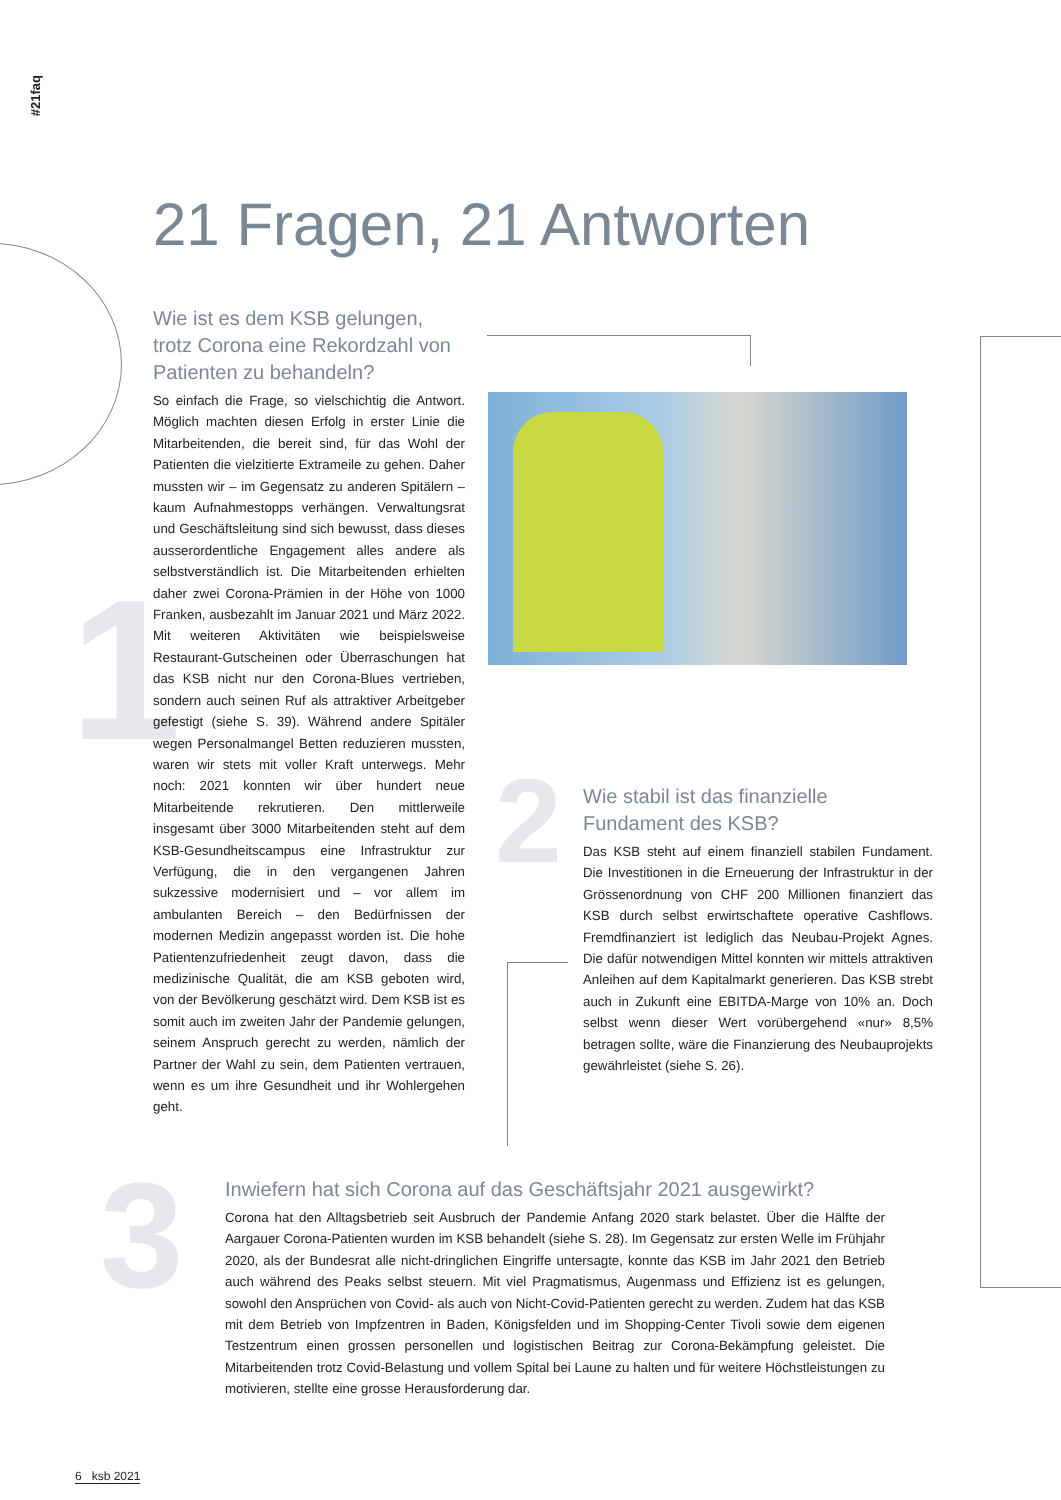#21faq
21 Fragen, 21 Antworten
1
2
3
Wie ist es dem KSB gelungen, trotz Corona eine Rekordzahl von Patienten zu behandeln?
So einfach die Frage, so vielschichtig die Antwort. Möglich machten diesen Erfolg in erster Linie die Mitarbeitenden, die bereit sind, für das Wohl der Patienten die vielzitierte Extrameile zu gehen. Daher mussten wir – im Gegensatz zu anderen Spitälern – kaum Aufnahmestopps verhängen. Verwaltungsrat und Geschäftsleitung sind sich bewusst, dass dieses ausserordentliche Engagement alles andere als selbstverständlich ist. Die Mitarbeitenden erhielten daher zwei Corona-Prämien in der Höhe von 1000 Franken, ausbezahlt im Januar 2021 und März 2022. Mit weiteren Aktivitäten wie beispielsweise Restaurant-Gutscheinen oder Überraschungen hat das KSB nicht nur den Corona-Blues vertrieben, sondern auch seinen Ruf als attraktiver Arbeitgeber gefestigt (siehe S. 39). Während andere Spitäler wegen Personalmangel Betten reduzieren mussten, waren wir stets mit voller Kraft unterwegs. Mehr noch: 2021 konnten wir über hundert neue Mitarbeitende rekrutieren. Den mittlerweile insgesamt über 3000 Mitarbeitenden steht auf dem KSB-Gesundheitscampus eine Infrastruktur zur Verfügung, die in den vergangenen Jahren sukzessive modernisiert und – vor allem im ambulanten Bereich – den Bedürfnissen der modernen Medizin angepasst worden ist. Die hohe Patientenzufriedenheit zeugt davon, dass die medizinische Qualität, die am KSB geboten wird, von der Bevölkerung geschätzt wird. Dem KSB ist es somit auch im zweiten Jahr der Pandemie gelungen, seinem Anspruch gerecht zu werden, nämlich der Partner der Wahl zu sein, dem Patienten vertrauen, wenn es um ihre Gesundheit und ihr Wohlergehen geht.
Wie stabil ist das finanzielle Fundament des KSB?
Das KSB steht auf einem finanziell stabilen Fundament. Die Investitionen in die Erneuerung der Infrastruktur in der Grössenordnung von CHF 200 Millionen finanziert das KSB durch selbst erwirtschaftete operative Cashflows. Fremdfinanziert ist lediglich das Neubau-Projekt Agnes. Die dafür notwendigen Mittel konnten wir mittels attraktiven Anleihen auf dem Kapitalmarkt generieren. Das KSB strebt auch in Zukunft eine EBITDA-Marge von 10% an. Doch selbst wenn dieser Wert vorübergehend «nur» 8,5% betragen sollte, wäre die Finanzierung des Neubauprojekts gewährleistet (siehe S. 26).
Inwiefern hat sich Corona auf das Geschäftsjahr 2021 ausgewirkt?
Corona hat den Alltagsbetrieb seit Ausbruch der Pandemie Anfang 2020 stark belastet. Über die Hälfte der Aargauer Corona-Patienten wurden im KSB behandelt (siehe S. 28). Im Gegensatz zur ersten Welle im Frühjahr 2020, als der Bundesrat alle nicht-dringlichen Eingriffe untersagte, konnte das KSB im Jahr 2021 den Betrieb auch während des Peaks selbst steuern. Mit viel Pragmatismus, Augenmass und Effizienz ist es gelungen, sowohl den Ansprüchen von Covid- als auch von Nicht-Covid-Patienten gerecht zu werden. Zudem hat das KSB mit dem Betrieb von Impfzentren in Baden, Königsfelden und im Shopping-Center Tivoli sowie dem eigenen Testzentrum einen grossen personellen und logistischen Beitrag zur Corona-Bekämpfung geleistet. Die Mitarbeitenden trotz Covid-Belastung und vollem Spital bei Laune zu halten und für weitere Höchstleistungen zu motivieren, stellte eine grosse Herausforderung dar.
6 ksb 2021